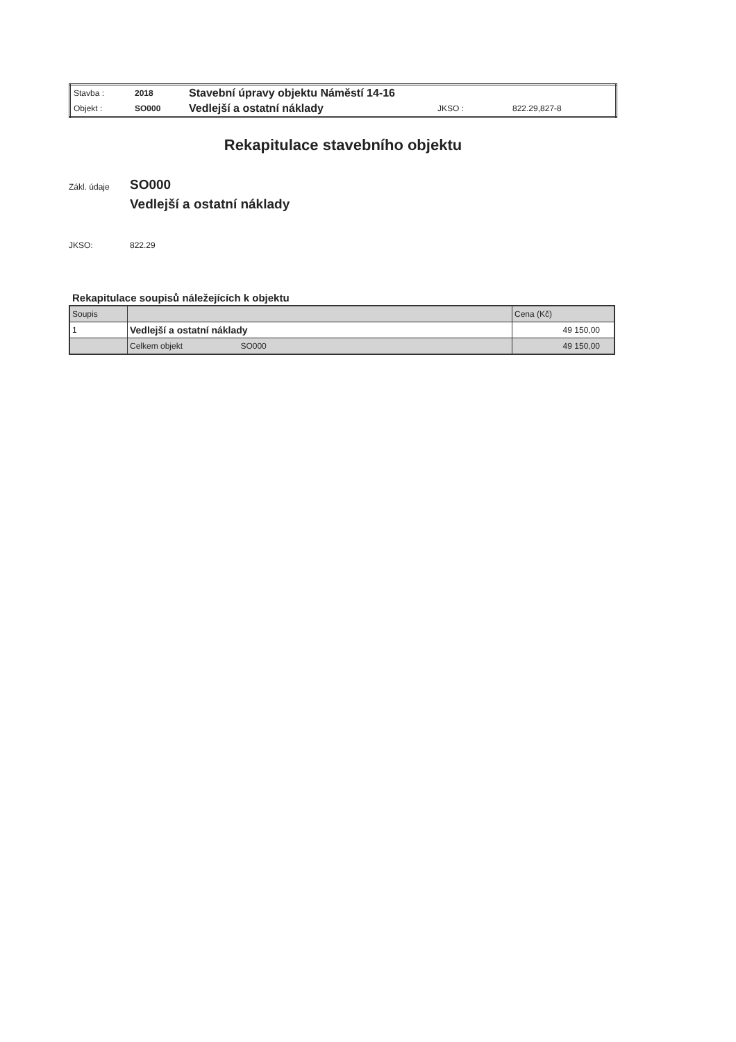| Stavba : | 2018 | Stavební úpravy objektu Náměstí 14-16 | | |
| Objekt : | SO000 | Vedlejší a ostatní náklady | JKSO : | 822.29,827-8 |
Rekapitulace stavebního objektu
Zákl. údaje
SO000
Vedlejší a ostatní náklady
JKSO: 822.29
Rekapitulace soupisů náležejících k objektu
| Soupis | | Cena (Kč) |
| --- | --- | --- |
| 1 | Vedlejší a ostatní náklady | 49 150,00 |
| | Celkem objekt SO000 | 49 150,00 |